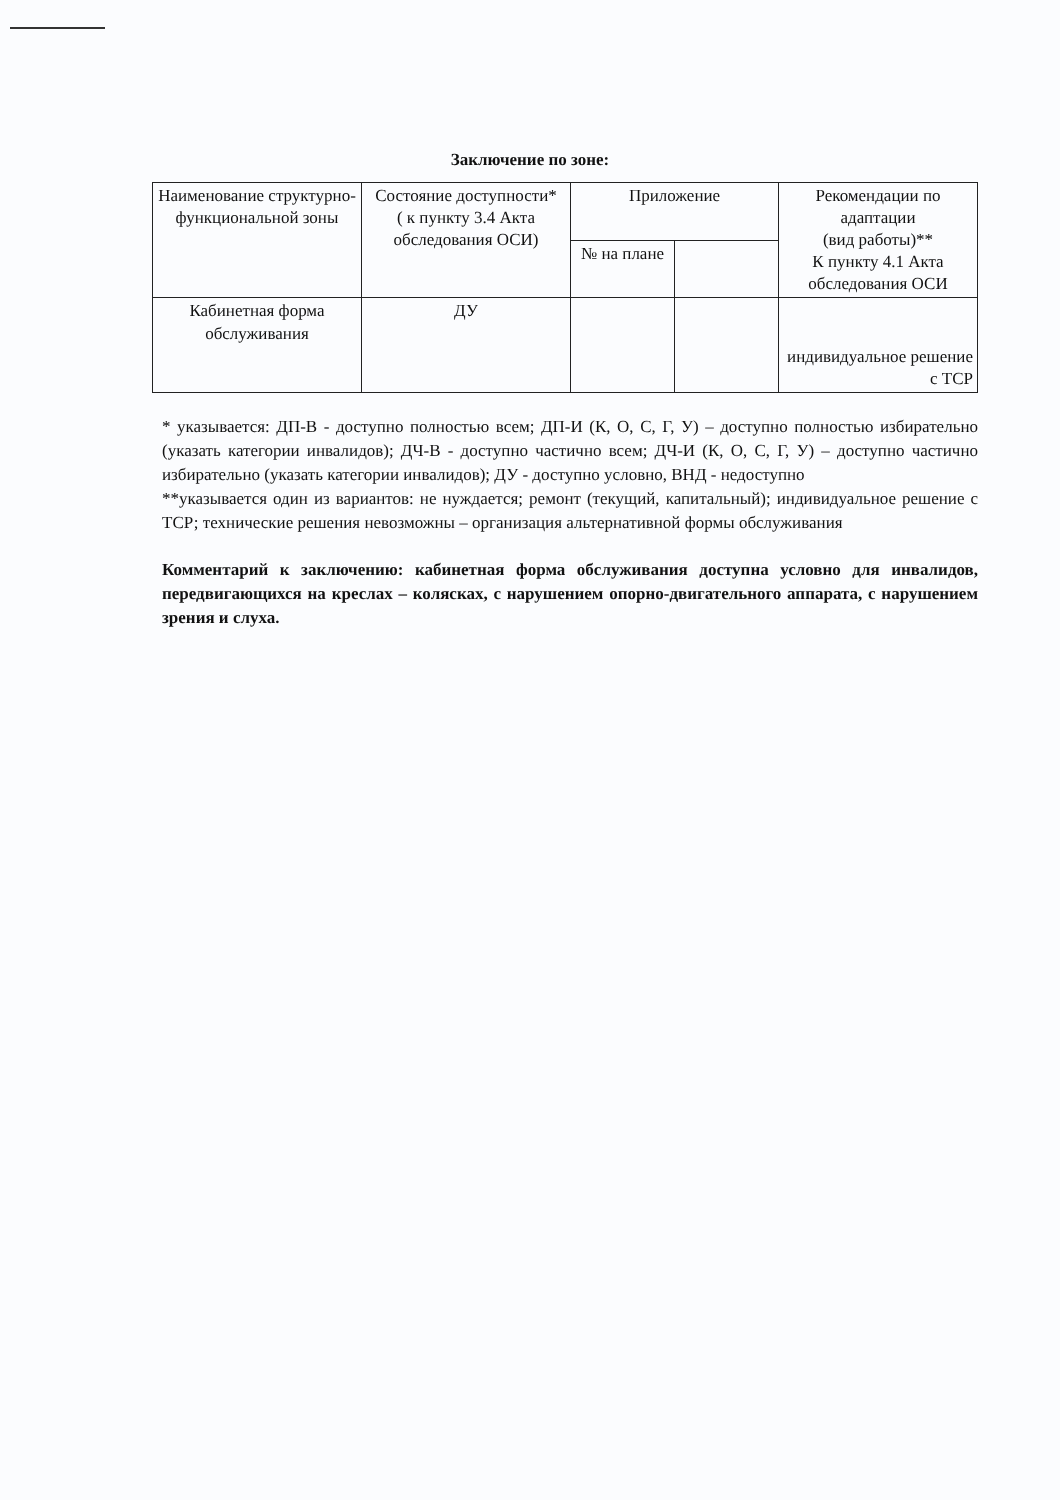Заключение по зоне:
| Наименование структурно-функциональной зоны | Состояние доступности* ( к пункту 3.4 Акта обследования ОСИ) | Приложение | | Рекомендации по адаптации (вид работы)** К пункту 4.1 Акта обследования ОСИ |
| --- | --- | --- | --- | --- |
| | | № на плане | | |
| Кабинетная форма обслуживания | ДУ | | | индивидуальное решение с ТСР |
* указывается: ДП-В - доступно полностью всем; ДП-И (К, О, С, Г, У) – доступно полностью избирательно (указать категории инвалидов); ДЧ-В - доступно частично всем; ДЧ-И (К, О, С, Г, У) – доступно частично избирательно (указать категории инвалидов); ДУ - доступно условно, ВНД - недоступно
**указывается один из вариантов: не нуждается; ремонт (текущий, капитальный); индивидуальное решение с ТСР; технические решения невозможны – организация альтернативной формы обслуживания
Комментарий к заключению: кабинетная форма обслуживания доступна условно для инвалидов, передвигающихся на креслах – колясках, с нарушением опорно-двигательного аппарата, с нарушением зрения и слуха.